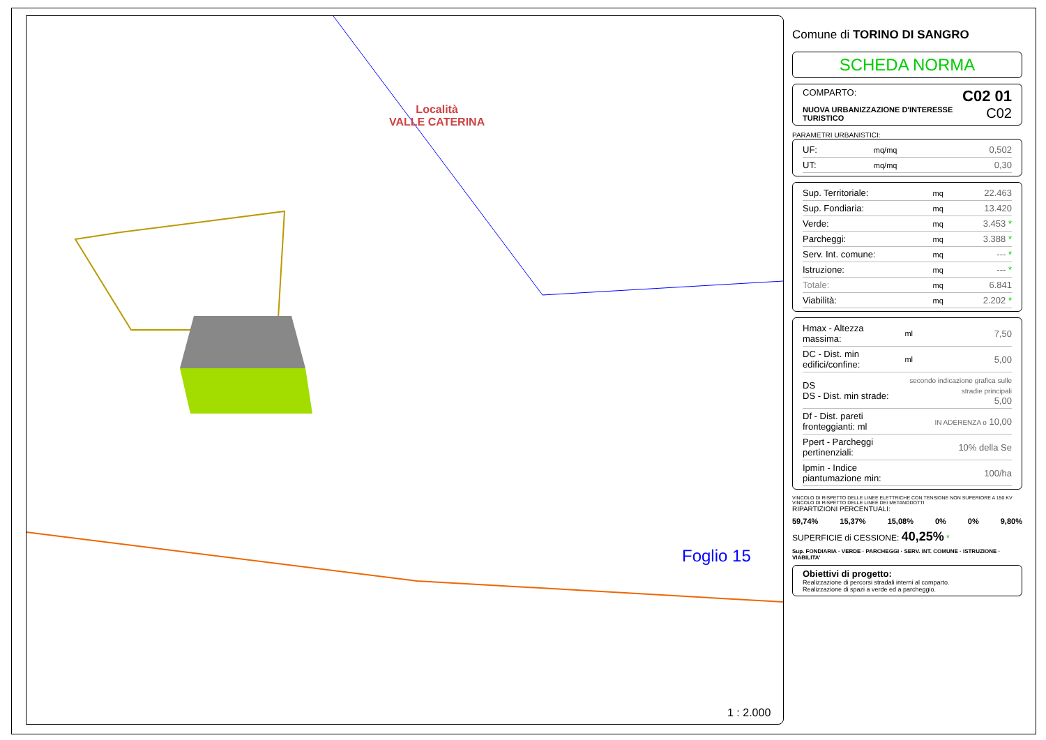Località
VALLE CATERINA
Foglio 15
1 : 2.000
Comune di TORINO DI SANGRO
SCHEDA NORMA
COMPARTO: C02 01
NUOVA URBANIZZAZIONE D'INTERESSE TURISTICO C02
PARAMETRI URBANISTICI:
| UF: | mq/mq | 0,502 |
| UT: | mq/mq | 0,30 |
| Sup. Territoriale: | mq | 22.463 |
| Sup. Fondiaria: | mq | 13.420 |
| Verde: | mq | 3.453 * |
| Parcheggi: | mq | 3.388 * |
| Serv. Int. comune: | mq | --- * |
| Istruzione: | mq | --- * |
| Totale: | mq | 6.841 |
| Viabilità: | mq | 2.202 * |
| Hmax - Altezza massima: | ml | 7,50 |
| DC - Dist. min edifici/confine: | ml | 5,00 |
| DS DS - Dist. min strade: | secondo indicazione grafica sulle stradie principali 5,00 | |
| Df - Dist. pareti fronteggianti: ml | IN ADERENZA o 10,00 | |
| Ppert - Parcheggi pertinenziali: | 10% della Se | |
| Ipmin - Indice piantumazione min: | 100/ha | |
VINCOLO DI RISPETTO DELLE LINEE ELETTRICHE CON TENSIONE NON SUPERIORE A 150 KV
VINCOLO DI RISPETTO DELLE LINEE DEI METANODOTTI
RIPARTIZIONI PERCENTUALI:
59,74% 15,37% 15,08% 0% 0% 9,80%
SUPERFICIE di CESSIONE: 40,25% *
Sup. FONDIARIA · VERDE · PARCHEGGI · SERV. INT. COMUNE · ISTRUZIONE · VIABILITA'
Obiettivi di progetto:
Realizzazione di percorsi stradali interni al comparto.
Realizzazione di spazi a verde ed a parcheggio.